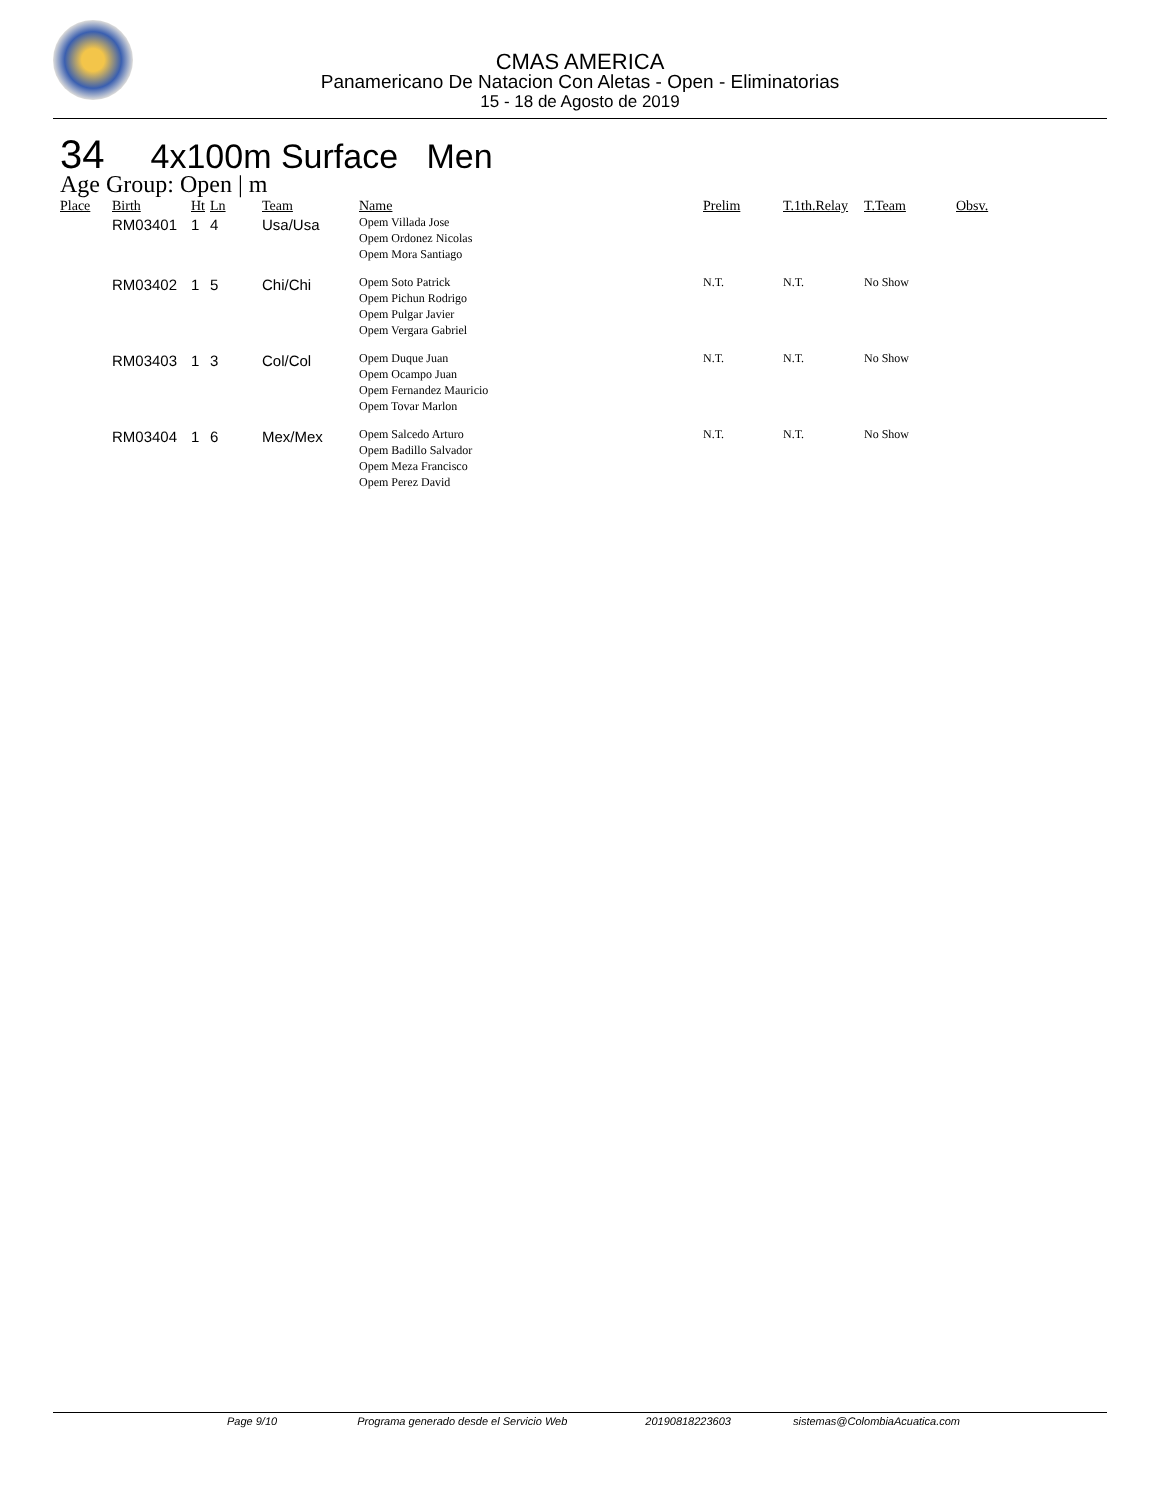CMAS AMERICA
Panamericano De Natacion Con Aletas - Open - Eliminatorias
15 - 18 de Agosto de 2019
34 4x100m Surface Men
Age Group: Open | m
| Place | Birth | Ht | Ln | Team | Name | Prelim | T.1th.Relay | T.Team | Obsv. |
| --- | --- | --- | --- | --- | --- | --- | --- | --- | --- |
| | RM03401 | 1 | 4 | Usa/Usa | Opem Villada Jose Opem Ordonez Nicolas Opem Mora Santiago | | | | |
| | RM03402 | 1 | 5 | Chi/Chi | Opem Soto Patrick Opem Pichun Rodrigo Opem Pulgar Javier Opem Vergara Gabriel | N.T. | N.T. | No Show | |
| | RM03403 | 1 | 3 | Col/Col | Opem Duque Juan Opem Ocampo Juan Opem Fernandez Mauricio Opem Tovar Marlon | N.T. | N.T. | No Show | |
| | RM03404 | 1 | 6 | Mex/Mex | Opem Salcedo Arturo Opem Badillo Salvador Opem Meza Francisco Opem Perez David | N.T. | N.T. | No Show | |
Page 9/10 Programa generado desde el Servicio Web 20190818223603 sistemas@ColombiaAcuatica.com